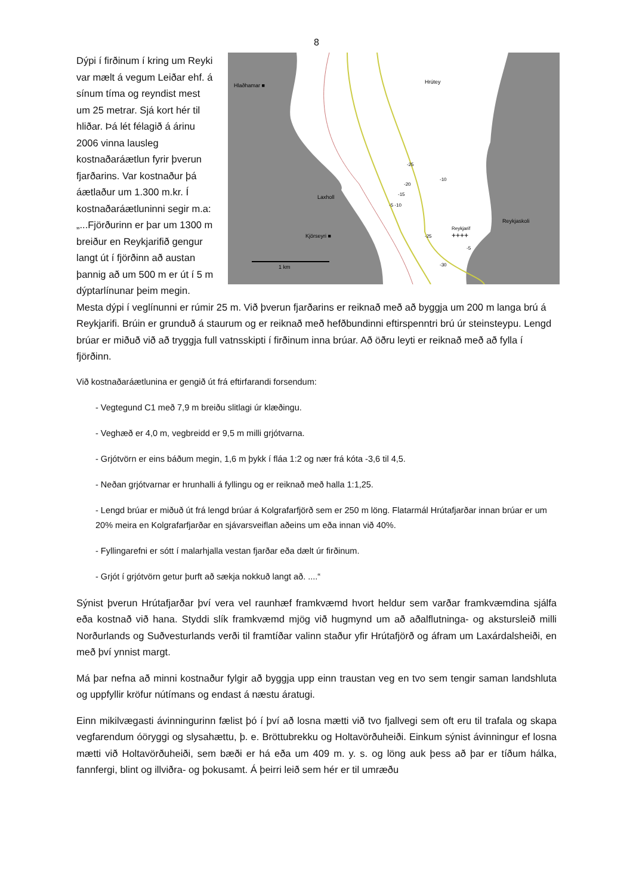8
Hlaðhamar ■
Hrútey
Laxholl
Kjörseyri ■
Reykjaskoli
Reykjarif
++++
1 km
-25
-10
-20
-15
-5 -10
-25
-30
-5
Dýpi í firðinum í kring um Reyki var mælt á vegum Leiðar ehf. á sínum tíma og reyndist mest um 25 metrar. Sjá kort hér til hliðar. Þá lét félagið á árinu 2006 vinna lausleg kostnaðaráætlun fyrir þverun fjarðarins. Var kostnaður þá áætlaður um 1.300 m.kr. Í kostnaðaráætluninni segir m.a: „...Fjörðurinn er þar um 1300 m breiður en Reykjarifið gengur langt út í fjörðinn að austan þannig að um 500 m er út í 5 m dýptarlínunar þeim megin. Mesta dýpi í veglínunni er rúmir 25 m. Við þverun fjarðarins er reiknað með að byggja um 200 m langa brú á Reykjarifi. Brúin er grunduð á staurum og er reiknað með hefðbundinni eftirspenntri brú úr steinsteypu. Lengd brúar er miðuð við að tryggja full vatnsskipti í firðinum inna brúar. Að öðru leyti er reiknað með að fylla í fjörðinn.
Við kostnaðaráætlunina er gengið út frá eftirfarandi forsendum:
- Vegtegund C1 með 7,9 m breiðu slitlagi úr klæðingu.
- Veghæð er 4,0 m, vegbreidd er 9,5 m milli grjótvarna.
- Grjótvörn er eins báðum megin, 1,6 m þykk í fláa 1:2 og nær frá kóta -3,6 til 4,5.
- Neðan grjótvarnar er hrunhalli á fyllingu og er reiknað með halla 1:1,25.
- Lengd brúar er miðuð út frá lengd brúar á Kolgrafarfjörð sem er 250 m löng. Flatarmál Hrútafjarðar innan brúar er um 20% meira en Kolgrafarfjarðar en sjávarsveiflan aðeins um eða innan við 40%.
- Fyllingarefni er sótt í malarhjalla vestan fjarðar eða dælt úr firðinum.
- Grjót í grjótvörn getur þurft að sækja nokkuð langt að. ....“
Sýnist þverun Hrútafjarðar því vera vel raunhæf framkvæmd hvort heldur sem varðar framkvæmdina sjálfa eða kostnað við hana. Styddi slík framkvæmd mjög við hugmynd um að aðalflutninga- og akstursleið milli Norðurlands og Suðvesturlands verði til framtíðar valinn staður yfir Hrútafjörð og áfram um Laxárdalsheiði, en með því ynnist margt.
Má þar nefna að minni kostnaður fylgir að byggja upp einn traustan veg en tvo sem tengir saman landshluta og uppfyllir kröfur nútímans og endast á næstu áratugi.
Einn mikilvægasti ávinningurinn fælist þó í því að losna mætti við tvo fjallvegi sem oft eru til trafala og skapa vegfarendum óöryggi og slysahættu, þ. e. Bröttubrekku og Holtavörðuheiði. Einkum sýnist ávinningur ef losna mætti við Holtavörðuheiði, sem bæði er há eða um 409 m. y. s. og löng auk þess að þar er tíðum hálka, fannfergi, blint og illviðra- og þokusamt. Á þeirri leið sem hér er til umræðu